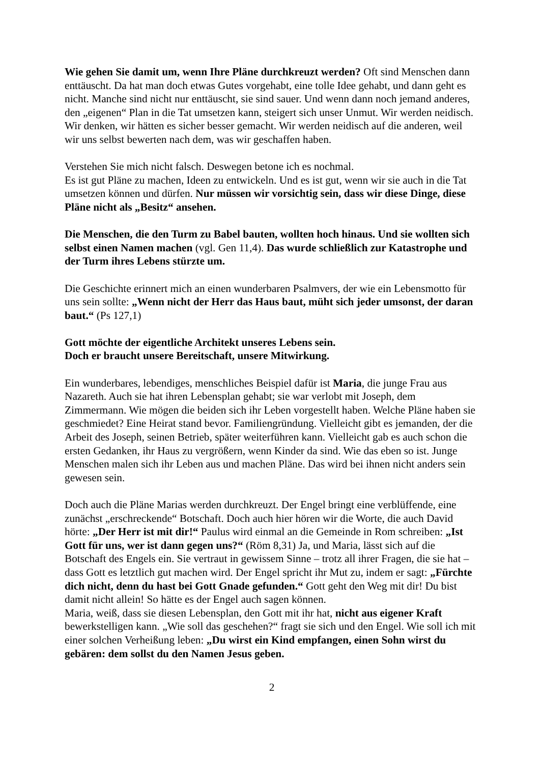Wie gehen Sie damit um, wenn Ihre Pläne durchkreuzt werden? Oft sind Menschen dann enttäuscht. Da hat man doch etwas Gutes vorgehabt, eine tolle Idee gehabt, und dann geht es nicht. Manche sind nicht nur enttäuscht, sie sind sauer. Und wenn dann noch jemand anderes, den „eigenen“ Plan in die Tat umsetzen kann, steigert sich unser Unmut. Wir werden neidisch. Wir denken, wir hätten es sicher besser gemacht. Wir werden neidisch auf die anderen, weil wir uns selbst bewerten nach dem, was wir geschaffen haben.
Verstehen Sie mich nicht falsch. Deswegen betone ich es nochmal.
Es ist gut Pläne zu machen, Ideen zu entwickeln. Und es ist gut, wenn wir sie auch in die Tat umsetzen können und dürfen. Nur müssen wir vorsichtig sein, dass wir diese Dinge, diese Pläne nicht als „Besitz“ ansehen.
Die Menschen, die den Turm zu Babel bauten, wollten hoch hinaus. Und sie wollten sich selbst einen Namen machen (vgl. Gen 11,4). Das wurde schließlich zur Katastrophe und der Turm ihres Lebens stürzte um.
Die Geschichte erinnert mich an einen wunderbaren Psalmvers, der wie ein Lebensmotto für uns sein sollte: „Wenn nicht der Herr das Haus baut, müht sich jeder umsonst, der daran baut.“ (Ps 127,1)
Gott möchte der eigentliche Architekt unseres Lebens sein.
Doch er braucht unsere Bereitschaft, unsere Mitwirkung.
Ein wunderbares, lebendiges, menschliches Beispiel dafür ist Maria, die junge Frau aus Nazareth. Auch sie hat ihren Lebensplan gehabt; sie war verlobt mit Joseph, dem Zimmermann. Wie mögen die beiden sich ihr Leben vorgestellt haben. Welche Pläne haben sie geschmiedet? Eine Heirat stand bevor. Familiengründung. Vielleicht gibt es jemanden, der die Arbeit des Joseph, seinen Betrieb, später weiterführen kann. Vielleicht gab es auch schon die ersten Gedanken, ihr Haus zu vergrößern, wenn Kinder da sind. Wie das eben so ist. Junge Menschen malen sich ihr Leben aus und machen Pläne. Das wird bei ihnen nicht anders sein gewesen sein.
Doch auch die Pläne Marias werden durchkreuzt. Der Engel bringt eine verblüffende, eine zunächst „erschreckende“ Botschaft. Doch auch hier hören wir die Worte, die auch David hörte: „Der Herr ist mit dir!“ Paulus wird einmal an die Gemeinde in Rom schreiben: „Ist Gott für uns, wer ist dann gegen uns?“ (Röm 8,31) Ja, und Maria, lässt sich auf die Botschaft des Engels ein. Sie vertraut in gewissem Sinne – trotz all ihrer Fragen, die sie hat – dass Gott es letztlich gut machen wird. Der Engel spricht ihr Mut zu, indem er sagt: „Fürchte dich nicht, denn du hast bei Gott Gnade gefunden.“ Gott geht den Weg mit dir! Du bist damit nicht allein! So hätte es der Engel auch sagen können.
Maria, weiß, dass sie diesen Lebensplan, den Gott mit ihr hat, nicht aus eigener Kraft bewerkstelligen kann. „Wie soll das geschehen?“ fragt sie sich und den Engel. Wie soll ich mit einer solchen Verheißung leben: „Du wirst ein Kind empfangen, einen Sohn wirst du gebären: dem sollst du den Namen Jesus geben.
2